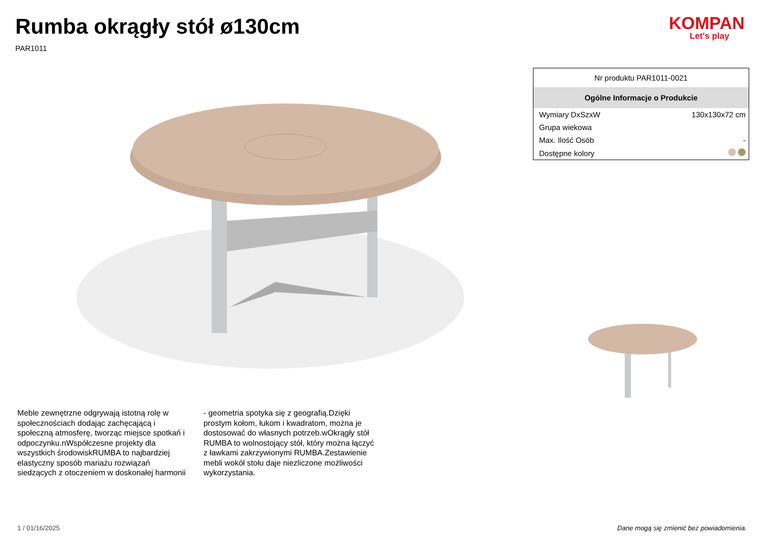Rumba okrągły stół ø130cm
PAR1011
KOMPAN
Let's play
| Nr produktu PAR1011-0021 | |
| Ogólne Informacje o Produkcie | |
| Wymiary DxSzxW | 130x130x72 cm |
| Grupa wiekowa | |
| Max. Ilość Osób | - |
| Dostępne kolory | |
Meble zewnętrzne odgrywają istotną rolę w społecznościach dodając zachęcającą i społeczną atmosferę, tworząc miejsce spotkań i odpoczynku.nWspółczesne projekty dla wszystkich środowiskRUMBA to najbardziej elastyczny sposób mariażu rozwiązań siedzących z otoczeniem w doskonałej harmonii - geometria spotyka się z geografią.Dzięki prostym kołom, łukom i kwadratom, można je dostosować do własnych potrzeb.wOkrągły stół RUMBA to wolnostojący stół, który można łączyć z ławkami zakrzywionymi RUMBA.Zestawienie mebli wokół stołu daje niezliczone możliwości wykorzystania.
1 / 01/16/2025 Dane mogą się zmienić bez powiadomienia.